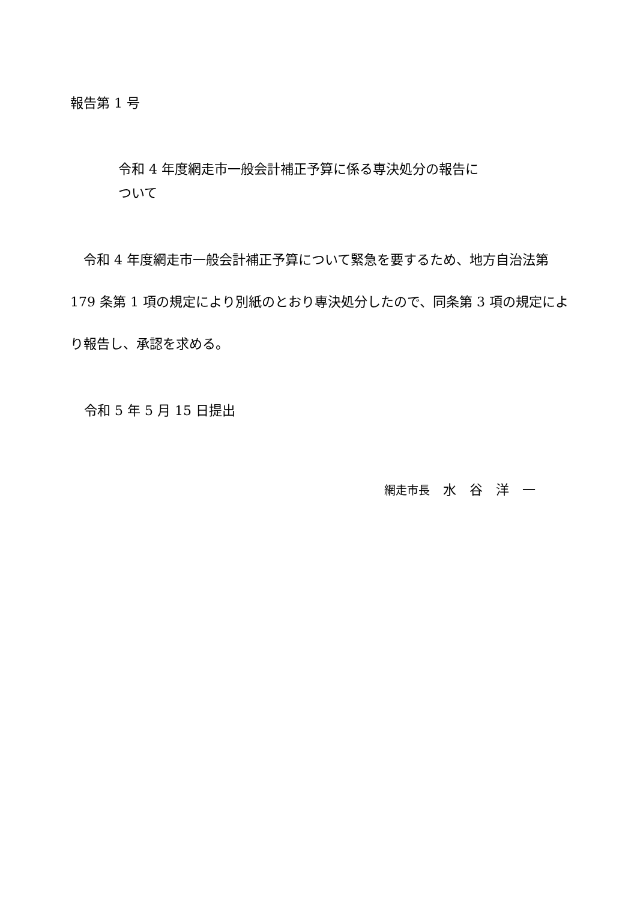報告第 1 号
令和 4 年度網走市一般会計補正予算に係る専決処分の報告に
ついて
　令和 4 年度網走市一般会計補正予算について緊急を要するため、地方自治法第 179 条第 1 項の規定により別紙のとおり専決処分したので、同条第 3 項の規定により報告し、承認を求める。
令和 5 年 5 月 15 日提出
網走市長　水　谷　洋　一